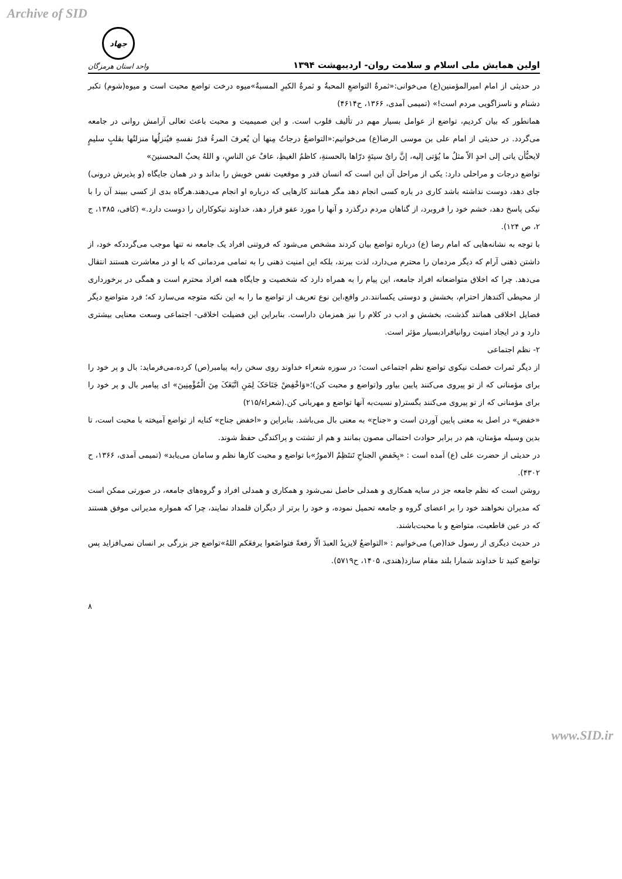Archive of SID
اولین همایش ملی اسلام و سلامت روان- اردیبهشت ۱۳۹۴
جهاد
واحد استان هرمزگان
در حدیثی از امام امیرالمؤمنین(ع) می‌خوانی:«ثمرةُ التواضعِ المحبةُ و ثمرةُ الکبرِ المسبةُ»میوه درخت تواضع محبت است و میوه(شوم) تکبر دشنام و ناسزاگویی مردم است!» (تمیمی آمدی، ۱۳۶۶، ح۴۶۱۴)
همانطور که بیان کردیم، تواضع از عوامل بسیار مهم در تألیف قلوب است. و این صمیمیت و محبت باعث تعالی آرامش روانی در جامعه می‌گردد. در حدیثی از امام علی بن موسی الرضا(ع) می‌خوانیم:«التواضعُ درجاتٌ مِنها أن یُعرفَ المرءُ قدرُ نفسهِ فیُنزلُها منزلتُها بقلبٍ سلیمٍ لایحبُّأن یاتی إلی احدٍ الاّ مثلُ ما یُؤتی إلیه، إنَّ رایُ سیئةٍ درّاها بالحسنةِ، کاظمُ الغیظِ، عافٌ عن الناسِ، و اللهُ یحبُ المحسنینَ»
تواضع درجات و مراحلی دارد: یکی از مراحل آن این است که انسان قدر و موقعیت نفس خویش را بداند و در همان جایگاه (و پذیرش درونی) جای دهد، دوست نداشته باشد کاری در باره کسی انجام دهد مگر همانند کارهایی که درباره او انجام می‌دهند.هرگاه بدی از کسی ببیند آن را با نیکی پاسخ دهد، خشم خود را فروبرد، از گناهان مردم درگذرد و آنها را مورد عفو قرار دهد، خداوند نیکوکاران را دوست دارد.» (کافی، ۱۳۸۵، ج ۲، ص ۱۲۴).
با توجه به نشانه‌هایی که امام رضا (ع) درباره تواضع بیان کردند مشخص می‌شود که فروتنی افراد یک جامعه نه تنها موجب می‌گرددکه خود، از داشتن ذهنی آرام که دیگر مردمان را محترم می‌دارد، لذت ببرند، بلکه این امنیت ذهنی را به تمامی مردمانی که با او در معاشرت هستند انتقال می‌دهد. چرا که اخلاق متواضعانه افراد جامعه، این پیام را به همراه دارد که شخصیت و جایگاه همه افراد محترم است و همگی در برخورداری از محیطی آکندهاز احترام، بخشش و دوستی یکسانند.در واقع،این نوع تعریف از تواضع ما را به این نکته متوجه می‌سازد که؛ فرد متواضع دیگر فضایل اخلاقی همانند گذشت، بخشش و ادب در کلام را نیز همزمان داراست. بنابراین این فضیلت اخلاقی- اجتماعی وسعت معنایی بیشتری دارد و در ایجاد امنیت روانیافرادبسیار مؤثر است.
۲- نظم اجتماعی
از دیگر ثمرات خصلت نیکوی تواضع نظم اجتماعی است؛ در سوره شعراء خداوند روی سخن رابه پیامبر(ص) کرده،می‌فرماید: بال و پر خود را برای مؤمنانی که از تو پیروی می‌کنند پایین بیاور و(تواضع و محبت کن)؛«وَاخْفِضْ جَنَاحَکَ لِمَنِ اتَّبَعَکَ مِنَ الْمُؤْمِنِینَ» ای پیامبر بال و پر خود را برای مؤمنانی که از تو پیروی می‌کنند بگستر(و نسبت‌به آنها تواضع و مهربانی کن.(شعراء/۲۱۵)
«خفض» در اصل به معنی پایین آوردن است و «جناح» به معنی بال می‌باشد. بنابراین و «اخفض جناح» کنایه از تواضع آمیخته با محبت است، تا بدین وسیله مؤمنان، هم در برابر حوادث احتمالی مصون بمانند و هم از تشتت و پراکندگی حفظ شوند.
در حدیثی از حضرت علی (ع) آمده است : «بِخَفضِ الجناحِ تَنتَظِمُ الامورُ»با تواضع و محبت کارها نظم و سامان می‌یابد» (تمیمی آمدی، ۱۳۶۶، ح ۴۳۰۲).
روشن است که نظم جامعه جز در سایه همکاری و همدلی حاصل نمی‌شود و همکاری و همدلی افراد و گروه‌های جامعه، در صورتی ممکن است که مدیران نخواهند خود را بر اعضای گروه و جامعه تحمیل نموده، و خود را برتر از دیگران قلمداد نمایند، چرا که همواره مدیرانی موفق هستند که در عین قاطعیت، متواضع و با محبت‌باشند.
در حدیث دیگری از رسول خدا(ص) می‌خوانیم : «التواضعُ لایزیدُ العبدَ الّا رفعةً فتواضَعوا یرفعَکم اللهُ»تواضع جز بزرگی بر انسان نمی‌افزاید پس تواضع کنید تا خداوند شمارا بلند مقام سازد(هندی، ۱۴۰۵، ح۵۷۱۹).
۸
www.SID.ir